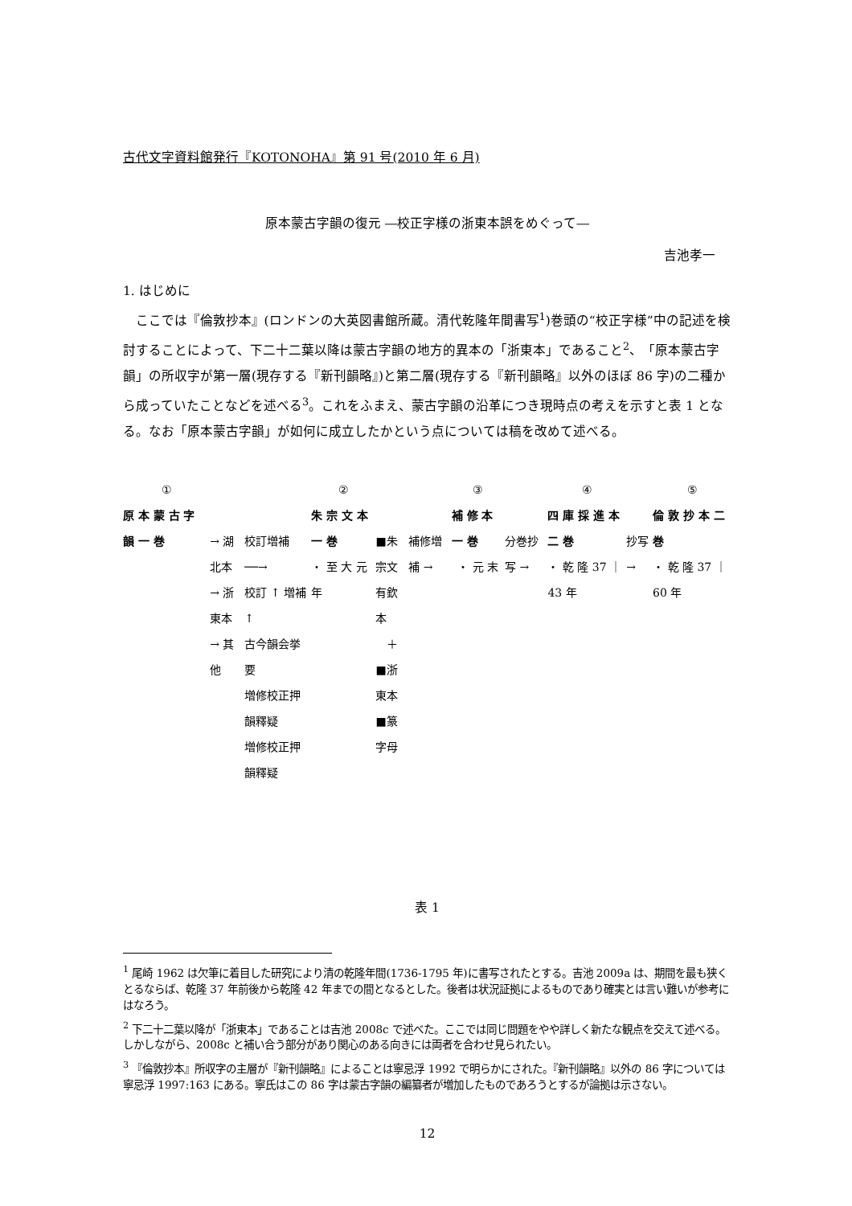古代文字資料館発行『KOTONOHA』第 91 号(2010 年 6 月)
原本蒙古字韻の復元 ―校正字様の浙東本誤をめぐって―
吉池孝一
1. はじめに
ここでは『倫敦抄本』(ロンドンの大英図書館所蔵。清代乾隆年間書写<sup>1</sup>)巻頭の“校正字様”中の記述を検討することによって、下二十二葉以降は蒙古字韻の地方的異本の「浙東本」であること<sup>2</sup>、「原本蒙古字韻」の所収字が第一層(現存する『新刊韻略』)と第二層(現存する『新刊韻略』以外のほぼ 86 字)の二種から成っていたことなどを述べる<sup>3</sup>。これをふまえ、蒙古字韻の沿革につき現時点の考えを示すと表 1 となる。なお「原本蒙古字韻」が如何に成立したかという点については稿を改めて述べる。
①
原 本 蒙 古 字 韻 一 巻
→ 湖北本
→ 浙東本
→ 其他
校訂増補 ──→
校訂 ↑ 増補 ↑
古今韻会挙要
増修校正押韻釋疑
増修校正押韻釋疑
②
朱 宗 文 本 一 巻
・ 至 大 元 年
■朱宗文
有欽本
＋
■浙東本
■篆字母
補修増補 → ③
補 修 本 一 巻
・ 元 末
分巻抄写 → ④
四 庫 採 進 本 二 巻
・ 乾 隆 37 ｜ 43 年
抄写 → ⑤
倫 敦 抄 本 二 巻
・ 乾 隆 37 ｜ 60 年
表 1
<sup>1</sup> 尾崎 1962 は欠筆に着目した研究により清の乾隆年間(1736-1795 年)に書写されたとする。吉池 2009a は、期間を最も狭くとるならば、乾隆 37 年前後から乾隆 42 年までの間となるとした。後者は状況証拠によるものであり確実とは言い難いが参考にはなろう。
<sup>2</sup> 下二十二葉以降が「浙東本」であることは吉池 2008c で述べた。ここでは同じ問題をやや詳しく新たな観点を交えて述べる。しかしながら、2008c と補い合う部分があり関心のある向きには両者を合わせ見られたい。
<sup>3</sup> 『倫敦抄本』所収字の主層が『新刊韻略』によることは寧忌浮 1992 で明らかにされた。『新刊韻略』以外の 86 字については寧忌浮 1997:163 にある。寧氏はこの 86 字は蒙古字韻の編纂者が増加したものであろうとするが論拠は示さない。
12